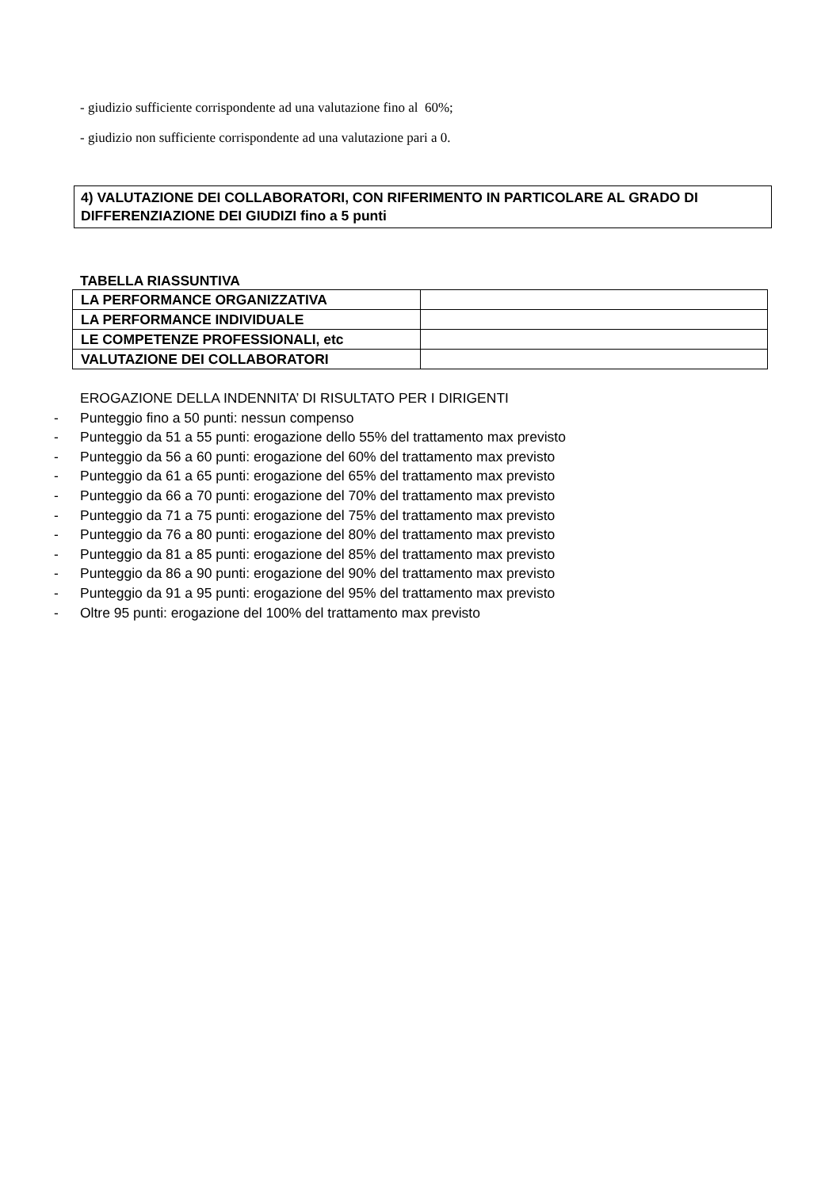- giudizio sufficiente corrispondente ad una valutazione fino al 60%;
- giudizio non sufficiente corrispondente ad una valutazione pari a 0.
4) VALUTAZIONE DEI COLLABORATORI, CON RIFERIMENTO IN PARTICOLARE AL GRADO DI DIFFERENZIAZIONE DEI GIUDIZI fino a 5 punti
TABELLA RIASSUNTIVA
| LA PERFORMANCE ORGANIZZATIVA | |
| LA PERFORMANCE INDIVIDUALE | |
| LE COMPETENZE PROFESSIONALI, etc | |
| VALUTAZIONE DEI COLLABORATORI | |
EROGAZIONE DELLA INDENNITA’ DI RISULTATO PER I DIRIGENTI
- Punteggio fino a 50 punti: nessun compenso
- Punteggio da 51 a 55 punti: erogazione dello 55% del trattamento max previsto
- Punteggio da 56 a 60 punti: erogazione del 60% del trattamento max previsto
- Punteggio da 61 a 65 punti: erogazione del 65% del trattamento max previsto
- Punteggio da 66 a 70 punti: erogazione del 70% del trattamento max previsto
- Punteggio da 71 a 75 punti: erogazione del 75% del trattamento max previsto
- Punteggio da 76 a 80 punti: erogazione del 80% del trattamento max previsto
- Punteggio da 81 a 85 punti: erogazione del 85% del trattamento max previsto
- Punteggio da 86 a 90 punti: erogazione del 90% del trattamento max previsto
- Punteggio da 91 a 95 punti: erogazione del 95% del trattamento max previsto
- Oltre 95 punti: erogazione del 100% del trattamento max previsto